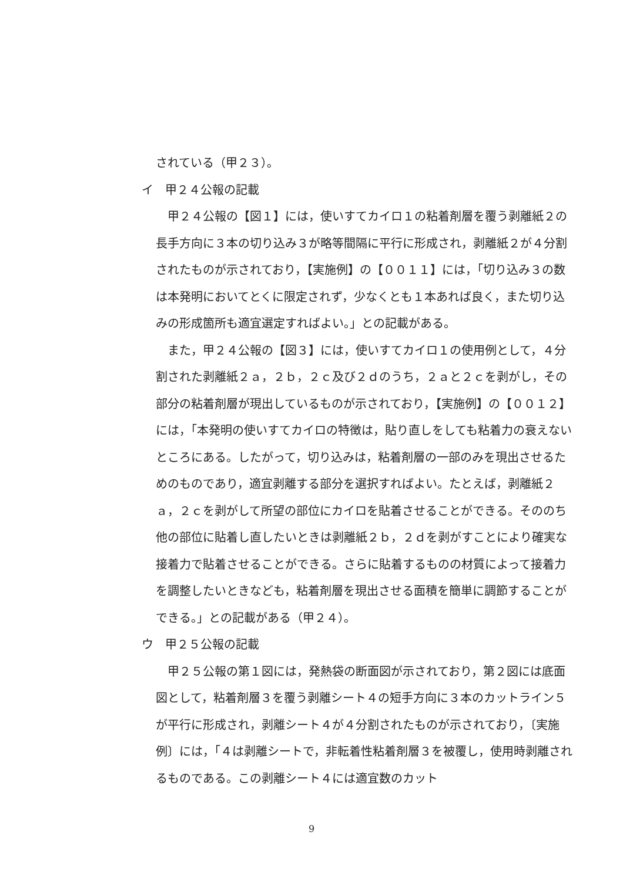されている（甲２３）。
イ　甲２４公報の記載
甲２４公報の【図１】には，使いすてカイロ１の粘着剤層を覆う剥離紙２の長手方向に３本の切り込み３が略等間隔に平行に形成され，剥離紙２が４分割されたものが示されており，【実施例】の【００１１】には，「切り込み３の数は本発明においてとくに限定されず，少なくとも１本あれば良く，また切り込みの形成箇所も適宜選定すればよい。」との記載がある。
また，甲２４公報の【図３】には，使いすてカイロ１の使用例として，４分割された剥離紙２ａ，２ｂ，２ｃ及び２ｄのうち，２ａと２ｃを剥がし，その部分の粘着剤層が現出しているものが示されており，【実施例】の【００１２】には，「本発明の使いすてカイロの特徴は，貼り直しをしても粘着力の衰えないところにある。したがって，切り込みは，粘着剤層の一部のみを現出させるためのものであり，適宜剥離する部分を選択すればよい。たとえば，剥離紙２ａ，２ｃを剥がして所望の部位にカイロを貼着させることができる。そののち他の部位に貼着し直したいときは剥離紙２ｂ，２ｄを剥がすことにより確実な接着力で貼着させることができる。さらに貼着するものの材質によって接着力を調整したいときなども，粘着剤層を現出させる面積を簡単に調節することができる。」との記載がある（甲２４）。
ウ　甲２５公報の記載
甲２５公報の第１図には，発熱袋の断面図が示されており，第２図には底面図として，粘着剤層３を覆う剥離シート４の短手方向に３本のカットライン５が平行に形成され，剥離シート４が４分割されたものが示されており，〔実施例〕には，「４は剥離シートで，非転着性粘着剤層３を被覆し，使用時剥離されるものである。この剥離シート４には適宜数のカット
9